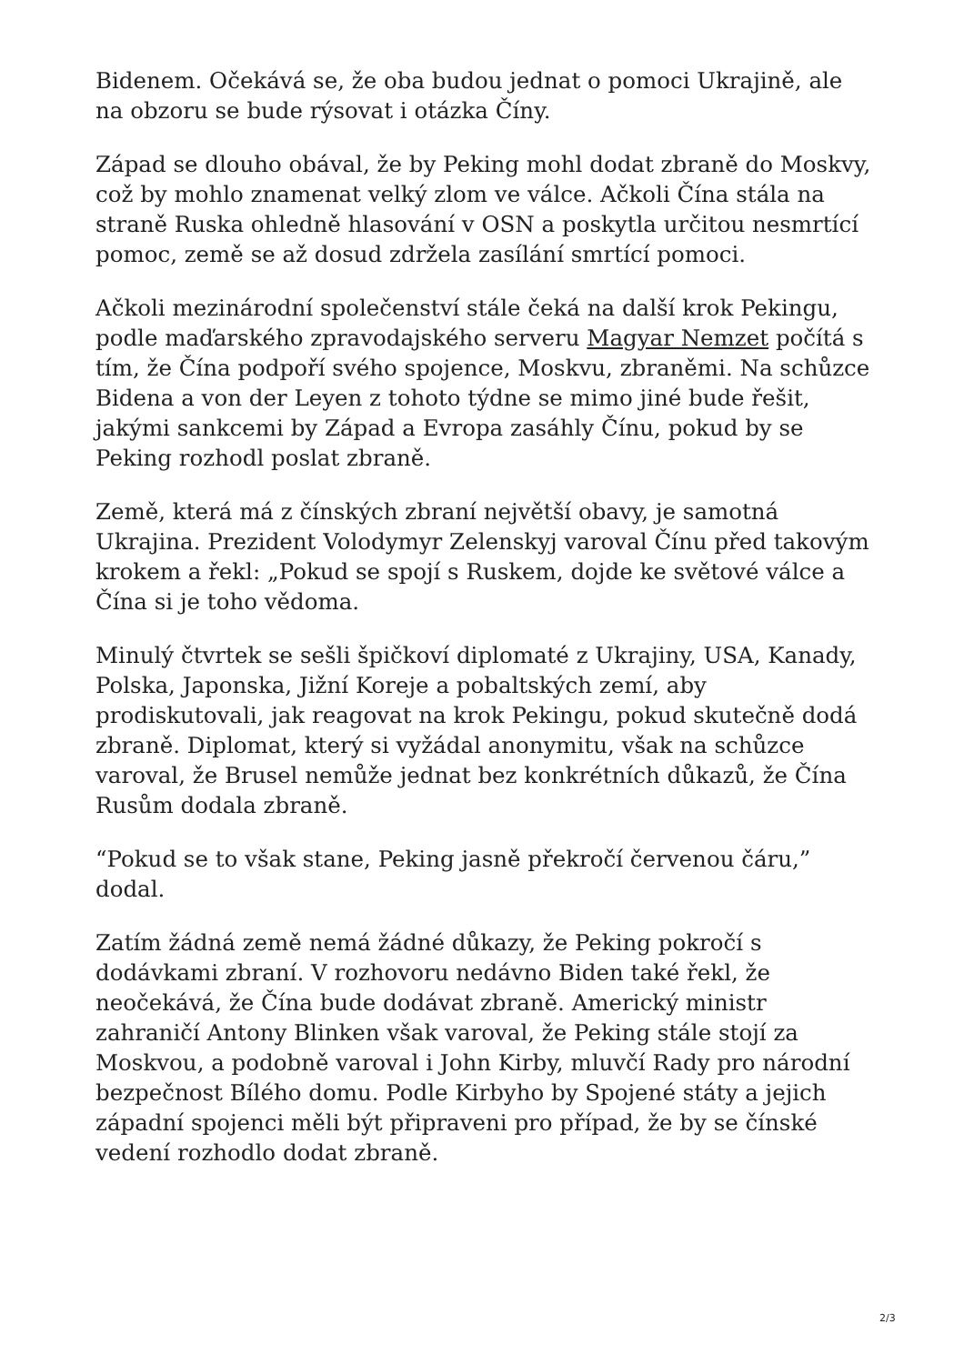Bidenem. Očekává se, že oba budou jednat o pomoci Ukrajině, ale na obzoru se bude rýsovat i otázka Číny.
Západ se dlouho obával, že by Peking mohl dodat zbraně do Moskvy, což by mohlo znamenat velký zlom ve válce. Ačkoli Čína stála na straně Ruska ohledně hlasování v OSN a poskytla určitou nesmrtící pomoc, země se až dosud zdržela zasílání smrtící pomoci.
Ačkoli mezinárodní společenství stále čeká na další krok Pekingu, podle maďarského zpravodajského serveru Magyar Nemzet počítá s tím, že Čína podpoří svého spojence, Moskvu, zbraněmi. Na schůzce Bidena a von der Leyen z tohoto týdne se mimo jiné bude řešit, jakými sankcemi by Západ a Evropa zasáhly Čínu, pokud by se Peking rozhodl poslat zbraně.
Země, která má z čínských zbraní největší obavy, je samotná Ukrajina. Prezident Volodymyr Zelenskyj varoval Čínu před takovým krokem a řekl: „Pokud se spojí s Ruskem, dojde ke světové válce a Čína si je toho vědoma.
Minulý čtvrtek se sešli špičkoví diplomaté z Ukrajiny, USA, Kanady, Polska, Japonska, Jižní Koreje a pobaltských zemí, aby prodiskutovali, jak reagovat na krok Pekingu, pokud skutečně dodá zbraně. Diplomat, který si vyžádal anonymitu, však na schůzce varoval, že Brusel nemůže jednat bez konkrétních důkazů, že Čína Rusům dodala zbraně.
“Pokud se to však stane, Peking jasně překročí červenou čáru,” dodal.
Zatím žádná země nemá žádné důkazy, že Peking pokročí s dodávkami zbraní. V rozhovoru nedávno Biden také řekl, že neočekává, že Čína bude dodávat zbraně. Americký ministr zahraničí Antony Blinken však varoval, že Peking stále stojí za Moskvou, a podobně varoval i John Kirby, mluvčí Rady pro národní bezpečnost Bílého domu. Podle Kirbyho by Spojené státy a jejich západní spojenci měli být připraveni pro případ, že by se čínské vedení rozhodlo dodat zbraně.
2/3